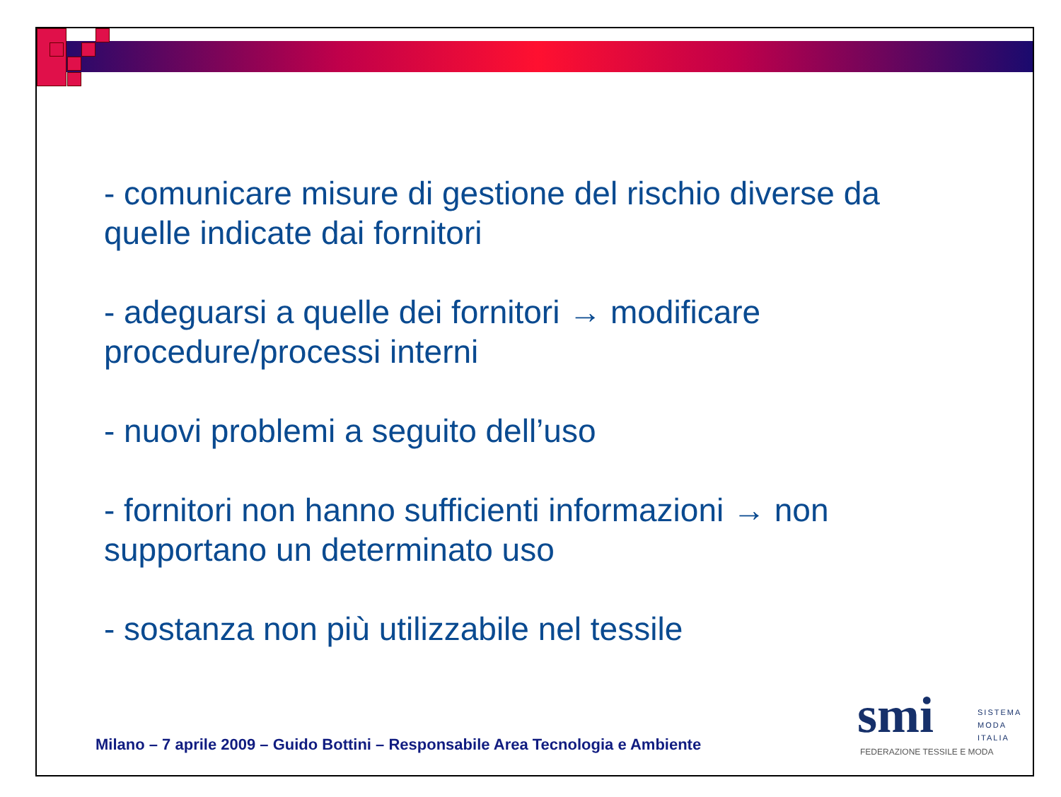- comunicare misure di gestione del rischio diverse da quelle indicate dai fornitori
- adeguarsi a quelle dei fornitori → modificare procedure/processi interni
- nuovi problemi a seguito dell’uso
- fornitori non hanno sufficienti informazioni → non supportano un determinato uso
- sostanza non più utilizzabile nel tessile
Milano – 7 aprile 2009 – Guido Bottini – Responsabile Area Tecnologia e Ambiente
smi
SISTEMA
MODA
ITALIA
FEDERAZIONE TESSILE E MODA